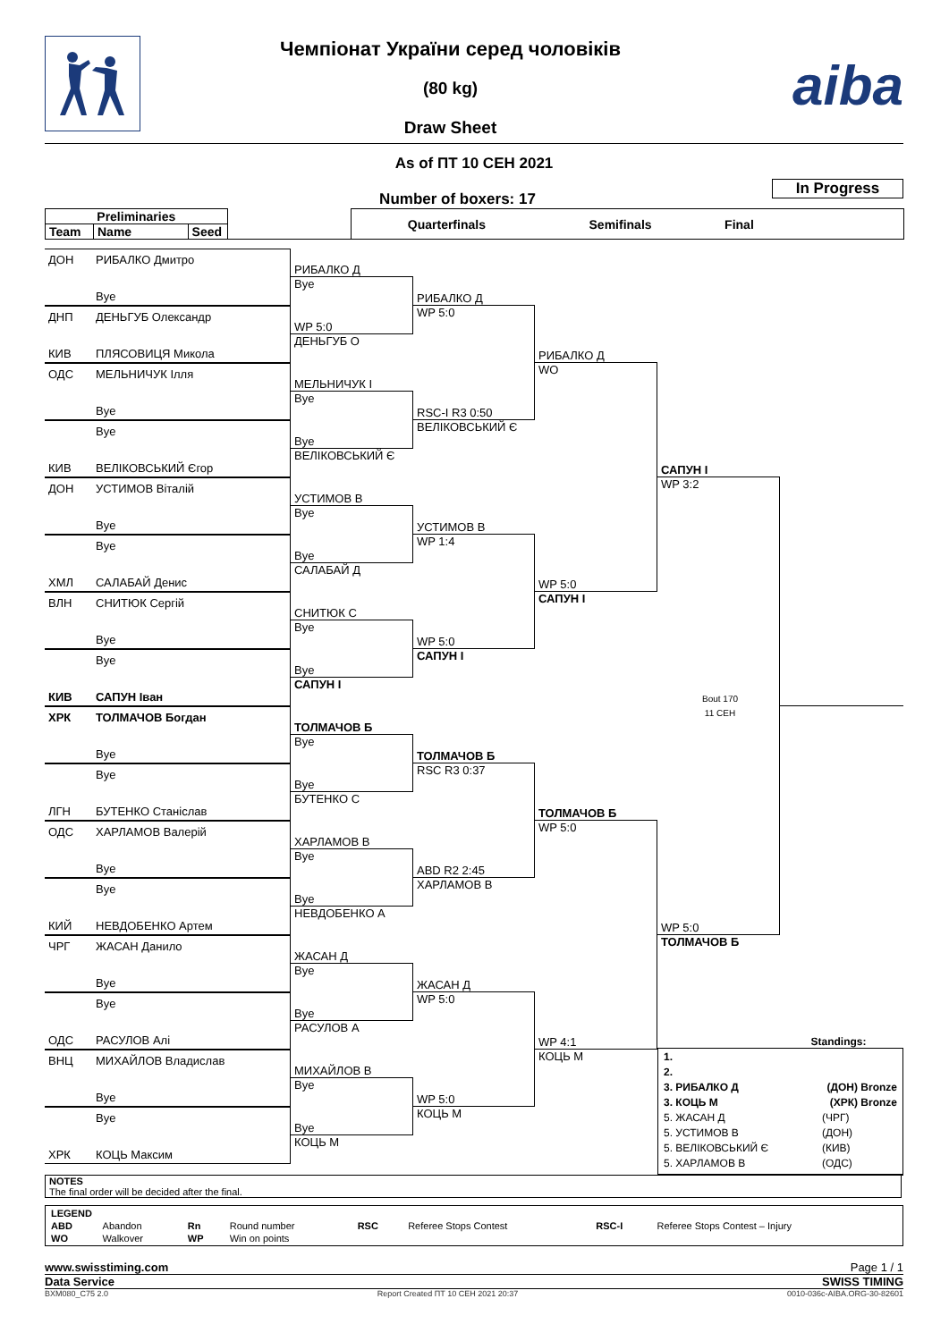Чемпіонат України серед чоловіків
(80 kg)
Draw Sheet
aiba
As of ПТ 10 СЕН 2021
Number of boxers: 17
In Progress
| Preliminaries | | | | Quarterfinals | Semifinals | Final | |
| --- | --- | --- | --- | --- | --- | --- | --- |
| Team | Name | Seed | | | | | |
ДОН
РИБАЛКО Дмитро
Bye
РИБАЛКО Д
Bye
WP 5:0
ДЕНЬГУБ О
РИБАЛКО Д
WP 5:0
RSC-I R3 0:50
ВЕЛІКОВСЬКИЙ Є
ДНП
ДЕНЬГУБ Олександр
КИВ
ПЛЯСОВИЦЯ Микола
РИБАЛКО Д
WO
WP 5:0
САПУН І
ОДС
МЕЛЬНИЧУК Ілля
Bye
МЕЛЬНИЧУК І
Bye
Bye
ВЕЛІКОВСЬКИЙ Є
Bye
КИВ
ВЕЛІКОВСЬКИЙ Єгор
САПУН І
WP 3:2
Bout 170
11 СЕН
WP 5:0
ТОЛМАЧОВ Б
ДОН
УСТИМОВ Віталій
Bye
УСТИМОВ В
Bye
Bye
САЛАБАЙ Д
УСТИМОВ В
WP 1:4
WP 5:0
САПУН І
Bye
ХМЛ
САЛАБАЙ Денис
ВЛН
СНИТЮК Сергій
Bye
СНИТЮК С
Bye
Bye
САПУН І
Bye
КИВ
САПУН Іван
ХРК
ТОЛМАЧОВ Богдан
Bye
ТОЛМАЧОВ Б
Bye
Bye
БУТЕНКО С
ТОЛМАЧОВ Б
RSC R3 0:37
ABD R2 2:45
ХАРЛАМОВ В
Bye
ЛГН
БУТЕНКО Станіслав
ТОЛМАЧОВ Б
WP 5:0
WP 4:1
КОЦЬ М
ОДС
ХАРЛАМОВ Валерій
Bye
ХАРЛАМОВ В
Bye
Bye
НЕВДОБЕНКО А
Bye
КИЙ
НЕВДОБЕНКО Артем
ЧРГ
ЖАСАН Данило
Bye
ЖАСАН Д
Bye
Bye
РАСУЛОВ А
ЖАСАН Д
WP 5:0
WP 5:0
КОЦЬ М
Bye
ОДС
РАСУЛОВ Алі
Standings:
1.
2.
3. РИБАЛКО Д (ДОН) Bronze
3. КОЦЬ М (ХРК) Bronze
5. ЖАСАН Д (ЧРГ)
5. УСТИМОВ В (ДОН)
5. ВЕЛІКОВСЬКИЙ Є (КИВ)
5. ХАРЛАМОВ В (ОДС)
ВНЦ
МИХАЙЛОВ Владислав
Bye
МИХАЙЛОВ В
Bye
Bye
КОЦЬ М
Bye
ХРК
КОЦЬ Максим
NOTES
The final order will be decided after the final.
| LEGEND | | | | | | | |
| ABD | Abandon | Rn | Round number | RSC | Referee Stops Contest | RSC-I | Referee Stops Contest – Injury |
| WO | Walkover | WP | Win on points | | | | |
www.swisstiming.com Page 1 / 1
Data Service SWISS TIMING
BXM080_C75 2.0 Report Created ПТ 10 СЕН 2021 20:37 0010-036c-AIBA.ORG-30-82601